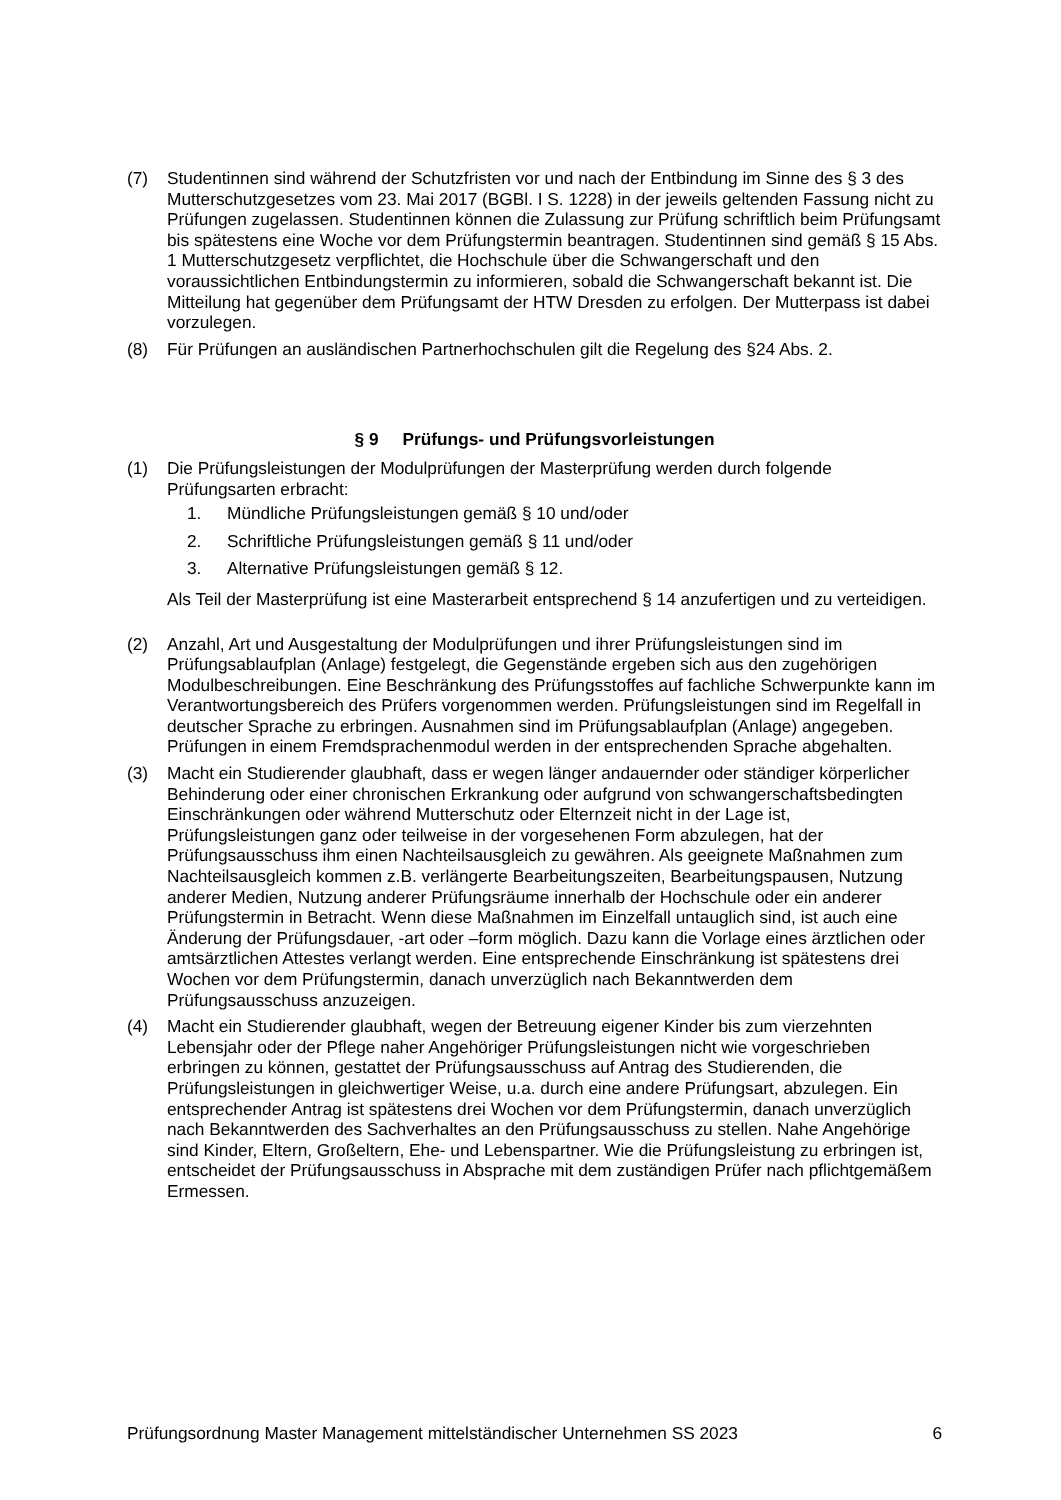(7) Studentinnen sind während der Schutzfristen vor und nach der Entbindung im Sinne des § 3 des Mutterschutzgesetzes vom 23. Mai 2017 (BGBl. I S. 1228) in der jeweils geltenden Fassung nicht zu Prüfungen zugelassen. Studentinnen können die Zulassung zur Prüfung schriftlich beim Prüfungsamt bis spätestens eine Woche vor dem Prüfungstermin beantragen. Studentinnen sind gemäß § 15 Abs. 1 Mutterschutzgesetz verpflichtet, die Hochschule über die Schwangerschaft und den voraussichtlichen Entbindungstermin zu informieren, sobald die Schwangerschaft bekannt ist. Die Mitteilung hat gegenüber dem Prüfungsamt der HTW Dresden zu erfolgen. Der Mutterpass ist dabei vorzulegen.
(8) Für Prüfungen an ausländischen Partnerhochschulen gilt die Regelung des §24 Abs. 2.
§ 9 Prüfungs- und Prüfungsvorleistungen
(1) Die Prüfungsleistungen der Modulprüfungen der Masterprüfung werden durch folgende Prüfungsarten erbracht:
1. Mündliche Prüfungsleistungen gemäß § 10 und/oder
2. Schriftliche Prüfungsleistungen gemäß § 11 und/oder
3. Alternative Prüfungsleistungen gemäß § 12.
Als Teil der Masterprüfung ist eine Masterarbeit entsprechend § 14 anzufertigen und zu verteidigen.
(2) Anzahl, Art und Ausgestaltung der Modulprüfungen und ihrer Prüfungsleistungen sind im Prüfungsablaufplan (Anlage) festgelegt, die Gegenstände ergeben sich aus den zugehörigen Modulbeschreibungen. Eine Beschränkung des Prüfungsstoffes auf fachliche Schwerpunkte kann im Verantwortungsbereich des Prüfers vorgenommen werden. Prüfungsleistungen sind im Regelfall in deutscher Sprache zu erbringen. Ausnahmen sind im Prüfungsablaufplan (Anlage) angegeben. Prüfungen in einem Fremdsprachenmodul werden in der entsprechenden Sprache abgehalten.
(3) Macht ein Studierender glaubhaft, dass er wegen länger andauernder oder ständiger körperlicher Behinderung oder einer chronischen Erkrankung oder aufgrund von schwangerschaftsbedingten Einschränkungen oder während Mutterschutz oder Elternzeit nicht in der Lage ist, Prüfungsleistungen ganz oder teilweise in der vorgesehenen Form abzulegen, hat der Prüfungsausschuss ihm einen Nachteilsausgleich zu gewähren. Als geeignete Maßnahmen zum Nachteilsausgleich kommen z.B. verlängerte Bearbeitungszeiten, Bearbeitungspausen, Nutzung anderer Medien, Nutzung anderer Prüfungsräume innerhalb der Hochschule oder ein anderer Prüfungstermin in Betracht. Wenn diese Maßnahmen im Einzelfall untauglich sind, ist auch eine Änderung der Prüfungsdauer, -art oder –form möglich. Dazu kann die Vorlage eines ärztlichen oder amtsärztlichen Attestes verlangt werden. Eine entsprechende Einschränkung ist spätestens drei Wochen vor dem Prüfungstermin, danach unverzüglich nach Bekanntwerden dem Prüfungsausschuss anzuzeigen.
(4) Macht ein Studierender glaubhaft, wegen der Betreuung eigener Kinder bis zum vierzehnten Lebensjahr oder der Pflege naher Angehöriger Prüfungsleistungen nicht wie vorgeschrieben erbringen zu können, gestattet der Prüfungsausschuss auf Antrag des Studierenden, die Prüfungsleistungen in gleichwertiger Weise, u.a. durch eine andere Prüfungsart, abzulegen. Ein entsprechender Antrag ist spätestens drei Wochen vor dem Prüfungstermin, danach unverzüglich nach Bekanntwerden des Sachverhaltes an den Prüfungsausschuss zu stellen. Nahe Angehörige sind Kinder, Eltern, Großeltern, Ehe- und Lebenspartner. Wie die Prüfungsleistung zu erbringen ist, entscheidet der Prüfungsausschuss in Absprache mit dem zuständigen Prüfer nach pflichtgemäßem Ermessen.
Prüfungsordnung Master Management mittelständischer Unternehmen SS 2023 6